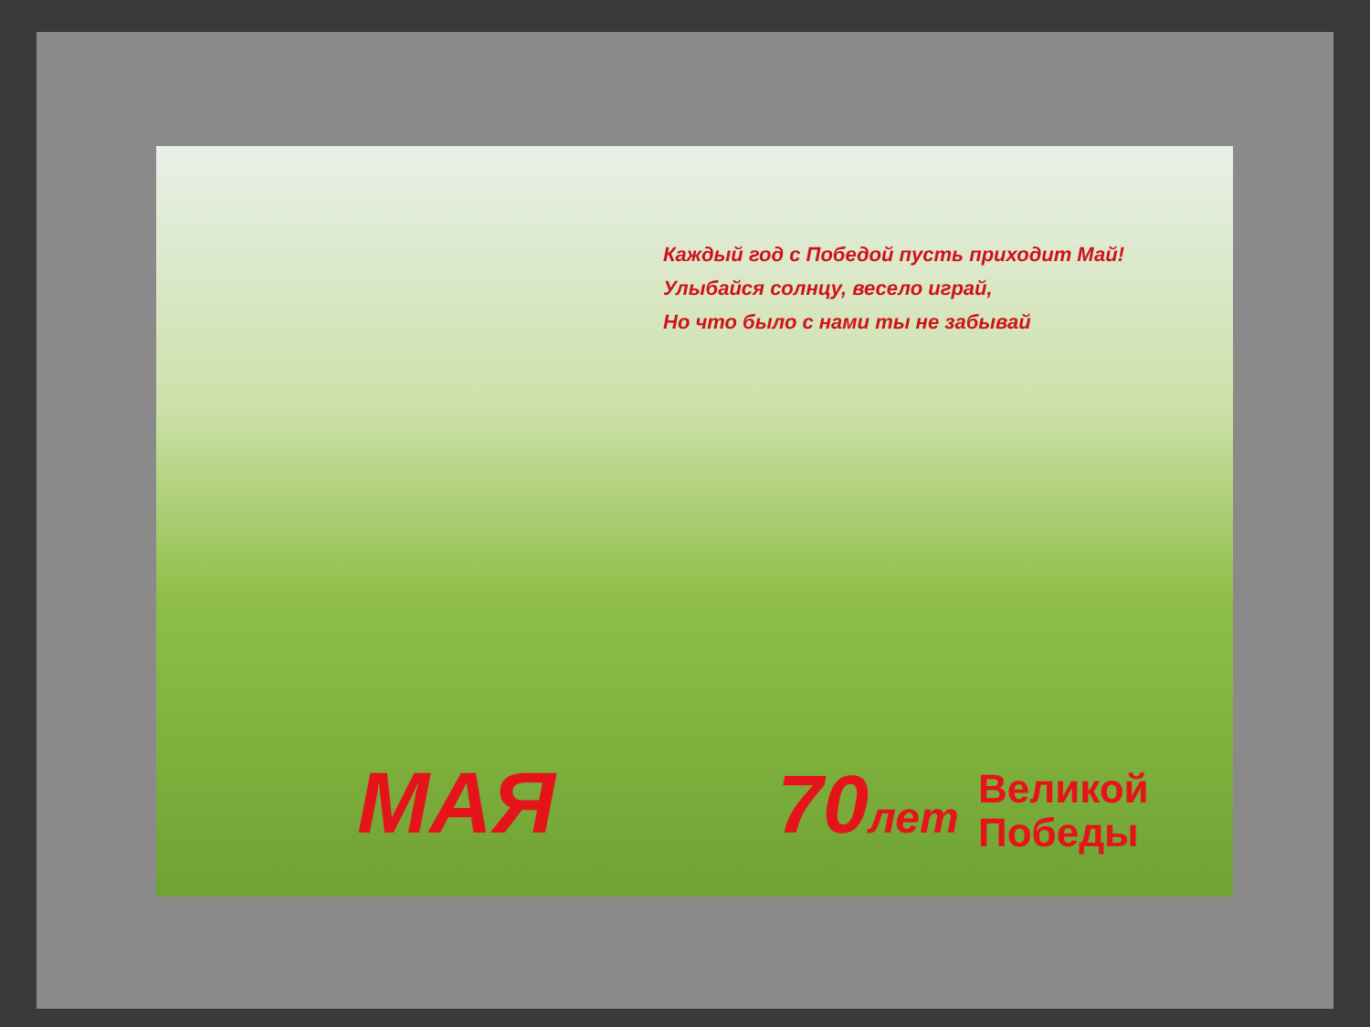Каждый год с Победой пусть приходит Май!
Улыбайся солнцу, весело играй,
Но что было с нами ты не забывай
МАЯ 70лет
Великой
Победы